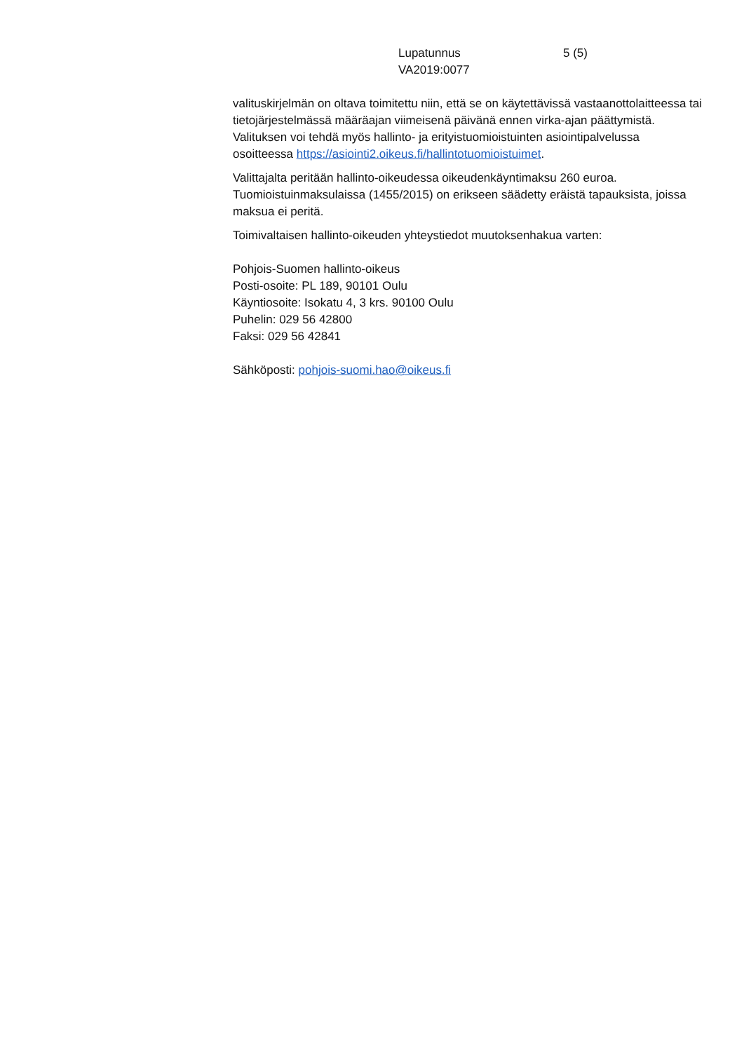Lupatunnus 5 (5)
VA2019:0077
valituskirjelmän on oltava toimitettu niin, että se on käytettävissä vastaanottolaitteessa tai tietojärjestelmässä määräajan viimeisenä päivänä ennen virka-ajan päättymistä. Valituksen voi tehdä myös hallinto- ja erityistuomioistuinten asiointipalvelussa osoitteessa https://asiointi2.oikeus.fi/hallintotuomioistuimet.
Valittajalta peritään hallinto-oikeudessa oikeudenkäyntimaksu 260 euroa. Tuomioistuinmaksulaissa (1455/2015) on erikseen säädetty eräistä tapauksista, joissa maksua ei peritä.
Toimivaltaisen hallinto-oikeuden yhteystiedot muutoksenhakua varten:
Pohjois-Suomen hallinto-oikeus
Posti-osoite: PL 189, 90101 Oulu
Käyntiosoite: Isokatu 4, 3 krs. 90100 Oulu
Puhelin: 029 56 42800
Faksi: 029 56 42841
Sähköposti: pohjois-suomi.hao@oikeus.fi